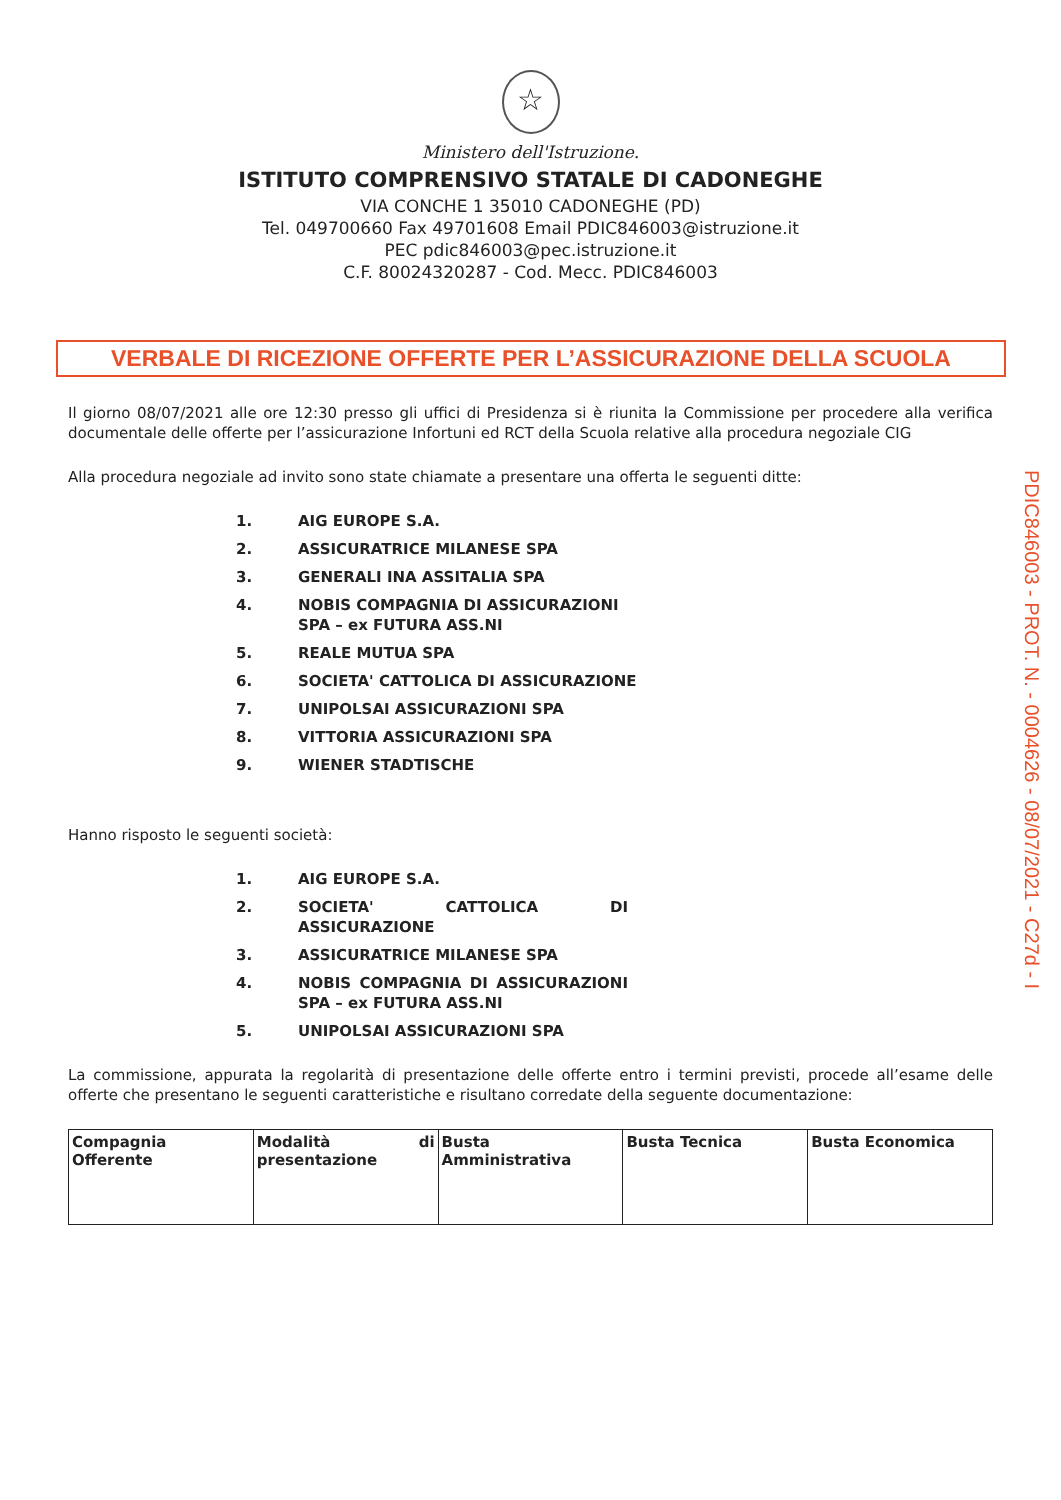☆
Ministero dell'Istruzione.
ISTITUTO COMPRENSIVO STATALE DI CADONEGHE
VIA CONCHE 1 35010 CADONEGHE (PD)
Tel. 049700660 Fax 49701608 Email PDIC846003@istruzione.it
PEC pdic846003@pec.istruzione.it
C.F. 80024320287 - Cod. Mecc. PDIC846003
VERBALE DI RICEZIONE OFFERTE PER L’ASSICURAZIONE DELLA SCUOLA
Il giorno 08/07/2021 alle ore 12:30 presso gli uffici di Presidenza si è riunita la Commissione per procedere alla verifica documentale delle offerte per l’assicurazione Infortuni ed RCT della Scuola relative alla procedura negoziale CIG
Alla procedura negoziale ad invito sono state chiamate a presentare una offerta le seguenti ditte:
1. AIG EUROPE S.A.
2. ASSICURATRICE MILANESE SPA
3. GENERALI INA ASSITALIA SPA
4. NOBIS COMPAGNIA DI ASSICURAZIONI
SPA – ex FUTURA ASS.NI
5. REALE MUTUA SPA
6. SOCIETA' CATTOLICA DI ASSICURAZIONE
7. UNIPOLSAI ASSICURAZIONI SPA
8. VITTORIA ASSICURAZIONI SPA
9. WIENER STADTISCHE
Hanno risposto le seguenti società:
1. AIG EUROPE S.A.
2. SOCIETA' CATTOLICA DI ASSICURAZIONE
3. ASSICURATRICE MILANESE SPA
4. NOBIS COMPAGNIA DI ASSICURAZIONI SPA – ex FUTURA ASS.NI
5. UNIPOLSAI ASSICURAZIONI SPA
La commissione, appurata la regolarità di presentazione delle offerte entro i termini previsti, procede all’esame delle offerte che presentano le seguenti caratteristiche e risultano corredate della seguente documentazione:
| Compagnia Offerente | Modalità di presentazione | Busta Amministrativa | Busta Tecnica | Busta Economica |
PDIC846003 - PROT. N. - 0004626 - 08/07/2021 - C27d - I